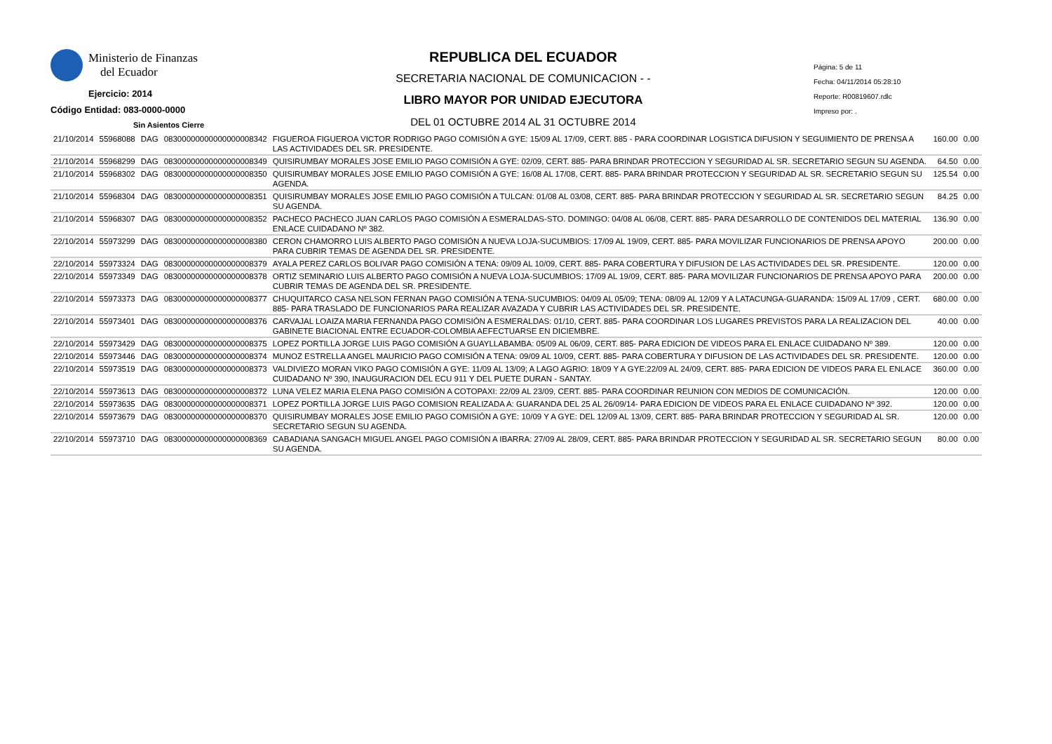Ministerio de Finanzas
del Ecuador
Ejercicio: 2014
Código Entidad: 083-0000-0000
Sin Asientos Cierre
REPUBLICA DEL ECUADOR
SECRETARIA NACIONAL DE COMUNICACION - -
LIBRO MAYOR POR UNIDAD EJECUTORA
DEL 01 OCTUBRE 2014 AL 31 OCTUBRE 2014
Página: 5 de 11
Fecha: 04/11/2014 05:28:10
Reporte: R00819607.rdlc
Impreso por: .
| 21/10/2014 | 55968088 | DAG | 08300000000000000008342 | FIGUEROA FIGUEROA VICTOR RODRIGO PAGO COMISIÓN A GYE: 15/09 AL 17/09, CERT. 885 - PARA COORDINAR LOGISTICA DIFUSION Y SEGUIMIENTO DE PRENSA A LAS ACTIVIDADES DEL SR. PRESIDENTE. | 160.00 | 0.00 |
| 21/10/2014 | 55968299 | DAG | 08300000000000000008349 | QUISIRUMBAY MORALES JOSE EMILIO PAGO COMISIÓN A GYE: 02/09, CERT. 885- PARA BRINDAR PROTECCION Y SEGURIDAD AL SR. SECRETARIO SEGUN SU AGENDA. | 64.50 | 0.00 |
| 21/10/2014 | 55968302 | DAG | 08300000000000000008350 | QUISIRUMBAY MORALES JOSE EMILIO PAGO COMISIÓN A GYE: 16/08 AL 17/08, CERT. 885- PARA BRINDAR PROTECCION Y SEGURIDAD AL SR. SECRETARIO SEGUN SU AGENDA. | 125.54 | 0.00 |
| 21/10/2014 | 55968304 | DAG | 08300000000000000008351 | QUISIRUMBAY MORALES JOSE EMILIO PAGO COMISIÓN A TULCAN: 01/08 AL 03/08, CERT. 885- PARA BRINDAR PROTECCION Y SEGURIDAD AL SR. SECRETARIO SEGUN SU AGENDA. | 84.25 | 0.00 |
| 21/10/2014 | 55968307 | DAG | 08300000000000000008352 | PACHECO PACHECO JUAN CARLOS PAGO COMISIÓN A ESMERALDAS-STO. DOMINGO: 04/08 AL 06/08, CERT. 885- PARA DESARROLLO DE CONTENIDOS DEL MATERIAL ENLACE CUIDADANO Nº 382. | 136.90 | 0.00 |
| 22/10/2014 | 55973299 | DAG | 08300000000000000008380 | CERON CHAMORRO LUIS ALBERTO PAGO COMISIÓN A NUEVA LOJA-SUCUMBIOS: 17/09 AL 19/09, CERT. 885- PARA MOVILIZAR FUNCIONARIOS DE PRENSA APOYO PARA CUBRIR TEMAS DE AGENDA DEL SR. PRESIDENTE. | 200.00 | 0.00 |
| 22/10/2014 | 55973324 | DAG | 08300000000000000008379 | AYALA PEREZ CARLOS BOLIVAR PAGO COMISIÓN A TENA: 09/09 AL 10/09, CERT. 885- PARA COBERTURA Y DIFUSION DE LAS ACTIVIDADES DEL SR. PRESIDENTE. | 120.00 | 0.00 |
| 22/10/2014 | 55973349 | DAG | 08300000000000000008378 | ORTIZ SEMINARIO LUIS ALBERTO PAGO COMISIÓN A NUEVA LOJA-SUCUMBIOS: 17/09 AL 19/09, CERT. 885- PARA MOVILIZAR FUNCIONARIOS DE PRENSA APOYO PARA CUBRIR TEMAS DE AGENDA DEL SR. PRESIDENTE. | 200.00 | 0.00 |
| 22/10/2014 | 55973373 | DAG | 08300000000000000008377 | CHUQUITARCO CASA NELSON FERNAN PAGO COMISIÓN A TENA-SUCUMBIOS: 04/09 AL 05/09; TENA: 08/09 AL 12/09 Y A LATACUNGA-GUARANDA: 15/09 AL 17/09 , CERT. 885- PARA TRASLADO DE FUNCIONARIOS PARA REALIZAR AVAZADA Y CUBRIR LAS ACTIVIDADES DEL SR. PRESIDENTE. | 680.00 | 0.00 |
| 22/10/2014 | 55973401 | DAG | 08300000000000000008376 | CARVAJAL LOAIZA MARIA FERNANDA PAGO COMISIÓN A ESMERALDAS: 01/10, CERT. 885- PARA COORDINAR LOS LUGARES PREVISTOS PARA LA REALIZACION DEL GABINETE BIACIONAL ENTRE ECUADOR-COLOMBIA AEFECTUARSE EN DICIEMBRE. | 40.00 | 0.00 |
| 22/10/2014 | 55973429 | DAG | 08300000000000000008375 | LOPEZ PORTILLA JORGE LUIS PAGO COMISIÓN A GUAYLLABAMBA: 05/09 AL 06/09, CERT. 885- PARA EDICION DE VIDEOS PARA EL ENLACE CUIDADANO Nº 389. | 120.00 | 0.00 |
| 22/10/2014 | 55973446 | DAG | 08300000000000000008374 | MUNOZ ESTRELLA ANGEL MAURICIO PAGO COMISIÓN A TENA: 09/09 AL 10/09, CERT. 885- PARA COBERTURA Y DIFUSION DE LAS ACTIVIDADES DEL SR. PRESIDENTE. | 120.00 | 0.00 |
| 22/10/2014 | 55973519 | DAG | 08300000000000000008373 | VALDIVIEZO MORAN VIKO PAGO COMISIÓN A GYE: 11/09 AL 13/09; A LAGO AGRIO: 18/09 Y A GYE:22/09 AL 24/09, CERT. 885- PARA EDICION DE VIDEOS PARA EL ENLACE CUIDADANO Nº 390, INAUGURACION DEL ECU 911 Y DEL PUETE DURAN - SANTAY. | 360.00 | 0.00 |
| 22/10/2014 | 55973613 | DAG | 08300000000000000008372 | LUNA VELEZ MARIA ELENA PAGO COMISIÓN A COTOPAXI: 22/09 AL 23/09, CERT. 885- PARA COORDINAR REUNION CON MEDIOS DE COMUNICACIÓN. | 120.00 | 0.00 |
| 22/10/2014 | 55973635 | DAG | 08300000000000000008371 | LOPEZ PORTILLA JORGE LUIS PAGO COMISION REALIZADA A: GUARANDA DEL 25 AL 26/09/14- PARA EDICION DE VIDEOS PARA EL ENLACE CUIDADANO Nº 392. | 120.00 | 0.00 |
| 22/10/2014 | 55973679 | DAG | 08300000000000000008370 | QUISIRUMBAY MORALES JOSE EMILIO PAGO COMISIÓN A GYE: 10/09 Y A GYE: DEL 12/09 AL 13/09, CERT. 885- PARA BRINDAR PROTECCION Y SEGURIDAD AL SR. SECRETARIO SEGUN SU AGENDA. | 120.00 | 0.00 |
| 22/10/2014 | 55973710 | DAG | 08300000000000000008369 | CABADIANA SANGACH MIGUEL ANGEL PAGO COMISIÓN A IBARRA: 27/09 AL 28/09, CERT. 885- PARA BRINDAR PROTECCION Y SEGURIDAD AL SR. SECRETARIO SEGUN SU AGENDA. | 80.00 | 0.00 |